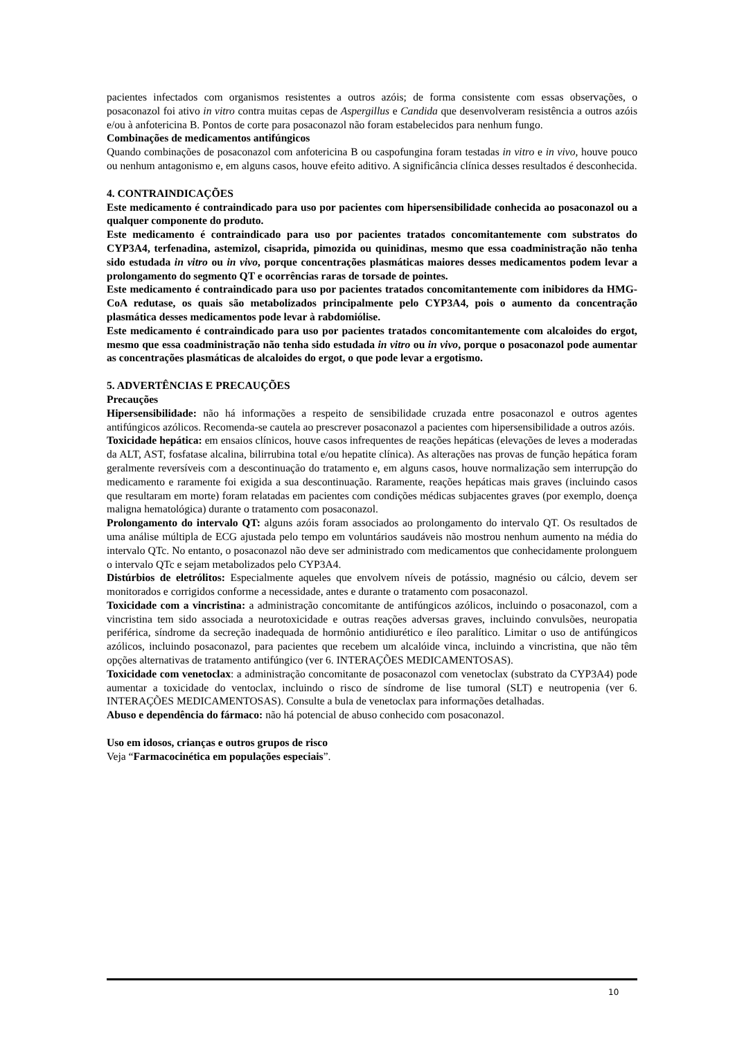pacientes infectados com organismos resistentes a outros azóis; de forma consistente com essas observações, o posaconazol foi ativo in vitro contra muitas cepas de Aspergillus e Candida que desenvolveram resistência a outros azóis e/ou à anfotericina B. Pontos de corte para posaconazol não foram estabelecidos para nenhum fungo.
Combinações de medicamentos antifúngicos
Quando combinações de posaconazol com anfotericina B ou caspofungina foram testadas in vitro e in vivo, houve pouco ou nenhum antagonismo e, em alguns casos, houve efeito aditivo. A significância clínica desses resultados é desconhecida.
4. CONTRAINDICAÇÕES
Este medicamento é contraindicado para uso por pacientes com hipersensibilidade conhecida ao posaconazol ou a qualquer componente do produto.
Este medicamento é contraindicado para uso por pacientes tratados concomitantemente com substratos do CYP3A4, terfenadina, astemizol, cisaprida, pimozida ou quinidinas, mesmo que essa coadministração não tenha sido estudada in vitro ou in vivo, porque concentrações plasmáticas maiores desses medicamentos podem levar a prolongamento do segmento QT e ocorrências raras de torsade de pointes.
Este medicamento é contraindicado para uso por pacientes tratados concomitantemente com inibidores da HMG-CoA redutase, os quais são metabolizados principalmente pelo CYP3A4, pois o aumento da concentração plasmática desses medicamentos pode levar à rabdomiólise.
Este medicamento é contraindicado para uso por pacientes tratados concomitantemente com alcaloides do ergot, mesmo que essa coadministração não tenha sido estudada in vitro ou in vivo, porque o posaconazol pode aumentar as concentrações plasmáticas de alcaloides do ergot, o que pode levar a ergotismo.
5. ADVERTÊNCIAS E PRECAUÇÕES
Precauções
Hipersensibilidade: não há informações a respeito de sensibilidade cruzada entre posaconazol e outros agentes antifúngicos azólicos. Recomenda-se cautela ao prescrever posaconazol a pacientes com hipersensibilidade a outros azóis.
Toxicidade hepática: em ensaios clínicos, houve casos infrequentes de reações hepáticas (elevações de leves a moderadas da ALT, AST, fosfatase alcalina, bilirrubina total e/ou hepatite clínica). As alterações nas provas de função hepática foram geralmente reversíveis com a descontinuação do tratamento e, em alguns casos, houve normalização sem interrupção do medicamento e raramente foi exigida a sua descontinuação. Raramente, reações hepáticas mais graves (incluindo casos que resultaram em morte) foram relatadas em pacientes com condições médicas subjacentes graves (por exemplo, doença maligna hematológica) durante o tratamento com posaconazol.
Prolongamento do intervalo QT: alguns azóis foram associados ao prolongamento do intervalo QT. Os resultados de uma análise múltipla de ECG ajustada pelo tempo em voluntários saudáveis não mostrou nenhum aumento na média do intervalo QTc. No entanto, o posaconazol não deve ser administrado com medicamentos que conhecidamente prolonguem o intervalo QTc e sejam metabolizados pelo CYP3A4.
Distúrbios de eletrólitos: Especialmente aqueles que envolvem níveis de potássio, magnésio ou cálcio, devem ser monitorados e corrigidos conforme a necessidade, antes e durante o tratamento com posaconazol.
Toxicidade com a vincristina: a administração concomitante de antifúngicos azólicos, incluindo o posaconazol, com a vincristina tem sido associada a neurotoxicidade e outras reações adversas graves, incluindo convulsões, neuropatia periférica, síndrome da secreção inadequada de hormônio antidiurético e íleo paralítico. Limitar o uso de antifúngicos azólicos, incluindo posaconazol, para pacientes que recebem um alcalóide vinca, incluindo a vincristina, que não têm opções alternativas de tratamento antifúngico (ver 6. INTERAÇÕES MEDICAMENTOSAS).
Toxicidade com venetoclax: a administração concomitante de posaconazol com venetoclax (substrato da CYP3A4) pode aumentar a toxicidade do ventoclax, incluindo o risco de síndrome de lise tumoral (SLT) e neutropenia (ver 6. INTERAÇÕES MEDICAMENTOSAS). Consulte a bula de venetoclax para informações detalhadas.
Abuso e dependência do fármaco: não há potencial de abuso conhecido com posaconazol.
Uso em idosos, crianças e outros grupos de risco
Veja “Farmacocinética em populações especiais”.
10